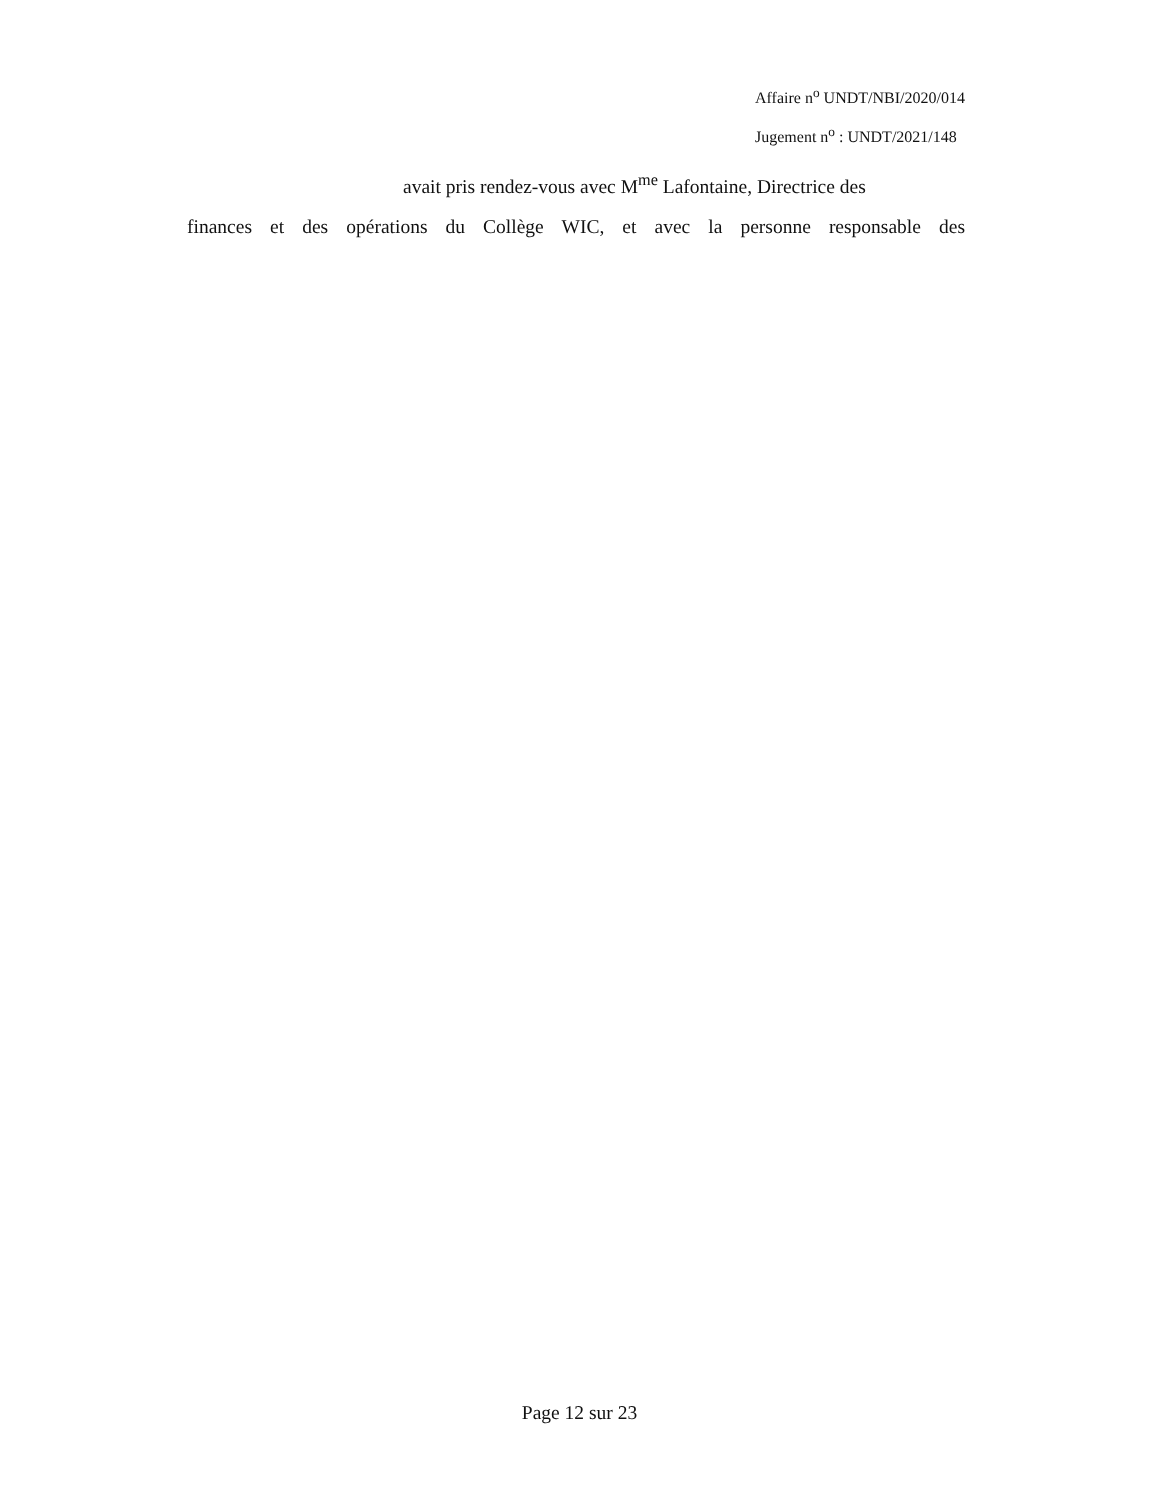Affaire n<sup>o</sup> UNDT/NBI/2020/014
Jugement n<sup>o</sup> : UNDT/2021/148
avait pris rendez-vous avec M<sup>me</sup> Lafontaine, Directrice des
finances et des opérations du Collège WIC, et avec la personne responsable des
Page 12 sur 23